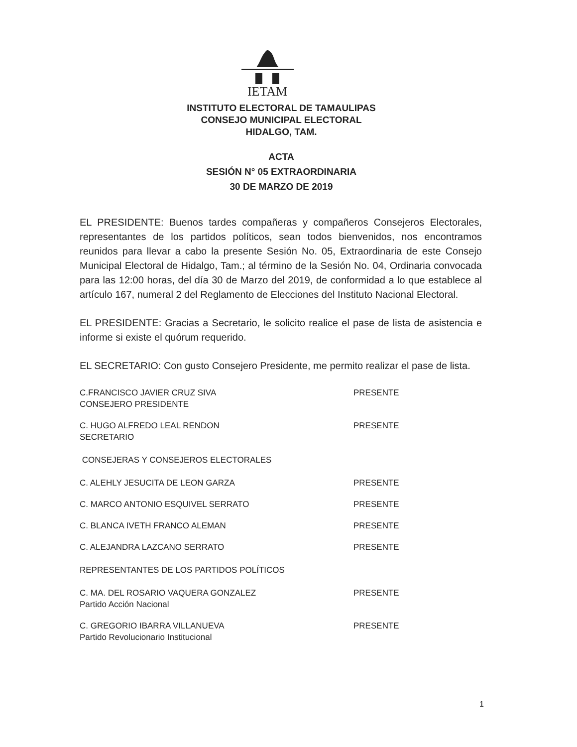IETAM
INSTITUTO ELECTORAL DE TAMAULIPAS
CONSEJO MUNICIPAL ELECTORAL
HIDALGO, TAM.
ACTA
SESIÓN N° 05 EXTRAORDINARIA
30 DE MARZO DE 2019
EL PRESIDENTE: Buenos tardes compañeras y compañeros Consejeros Electorales, representantes de los partidos políticos, sean todos bienvenidos, nos encontramos reunidos para llevar a cabo la presente Sesión No. 05, Extraordinaria de este Consejo Municipal Electoral de Hidalgo, Tam.; al término de la Sesión No. 04, Ordinaria convocada para las 12:00 horas, del día 30 de Marzo del 2019, de conformidad a lo que establece al artículo 167, numeral 2 del Reglamento de Elecciones del Instituto Nacional Electoral.
EL PRESIDENTE: Gracias a Secretario, le solicito realice el pase de lista de asistencia e informe si existe el quórum requerido.
EL SECRETARIO: Con gusto Consejero Presidente, me permito realizar el pase de lista.
C.FRANCISCO JAVIER CRUZ SIVA
CONSEJERO PRESIDENTE
PRESENTE
C. HUGO ALFREDO LEAL RENDON
SECRETARIO
PRESENTE
CONSEJERAS Y CONSEJEROS ELECTORALES
C. ALEHLY JESUCITA DE LEON GARZA PRESENTE
C. MARCO ANTONIO ESQUIVEL SERRATO PRESENTE
C. BLANCA IVETH FRANCO ALEMAN PRESENTE
C. ALEJANDRA LAZCANO SERRATO PRESENTE
REPRESENTANTES DE LOS PARTIDOS POLÍTICOS
C. MA. DEL ROSARIO VAQUERA GONZALEZ
Partido Acción Nacional
PRESENTE
C. GREGORIO IBARRA VILLANUEVA
Partido Revolucionario Institucional
PRESENTE
1